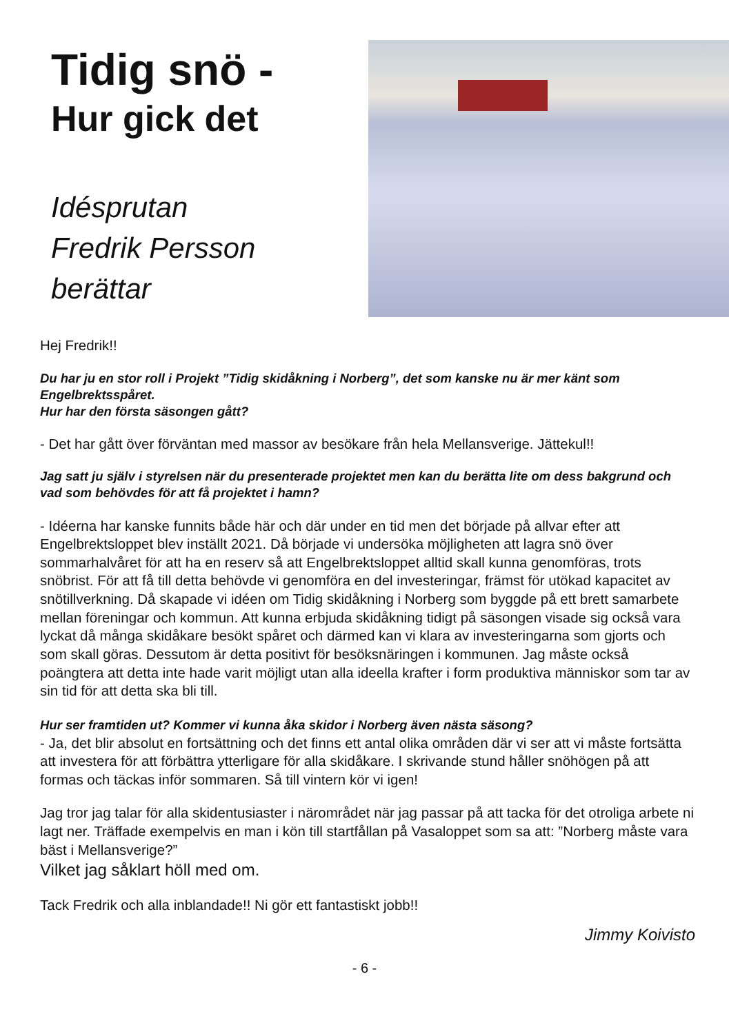Tidig snö -
Hur gick det
Idésprutan
Fredrik Persson
berättar
Hej Fredrik!!
Du har ju en stor roll i Projekt ”Tidig skidåkning i Norberg”, det som kanske nu är mer känt som Engelbrektsspåret.
Hur har den första säsongen gått?
- Det har gått över förväntan med massor av besökare från hela Mellansverige. Jättekul!!
Jag satt ju själv i styrelsen när du presenterade projektet men kan du berätta lite om dess bakgrund och vad som behövdes för att få projektet i hamn?
- Idéerna har kanske funnits både här och där under en tid men det började på allvar efter att Engelbrektsloppet blev inställt 2021. Då började vi undersöka möjligheten att lagra snö över sommarhalvåret för att ha en reserv så att Engelbrektsloppet alltid skall kunna genomföras, trots snöbrist. För att få till detta behövde vi genomföra en del investeringar, främst för utökad kapacitet av snötillverkning. Då skapade vi idéen om Tidig skidåkning i Norberg som byggde på ett brett samarbete mellan föreningar och kommun. Att kunna erbjuda skidåkning tidigt på säsongen visade sig också vara lyckat då många skidåkare besökt spåret och därmed kan vi klara av investeringarna som gjorts och som skall göras. Dessutom är detta positivt för besöksnäringen i kommunen. Jag måste också poängtera att detta inte hade varit möjligt utan alla ideella krafter i form produktiva människor som tar av sin tid för att detta ska bli till.
Hur ser framtiden ut? Kommer vi kunna åka skidor i Norberg även nästa säsong?
- Ja, det blir absolut en fortsättning och det finns ett antal olika områden där vi ser att vi måste fortsätta att investera för att förbättra ytterligare för alla skidåkare. I skrivande stund håller snöhögen på att formas och täckas inför sommaren. Så till vintern kör vi igen!
Jag tror jag talar för alla skidentusiaster i närområdet när jag passar på att tacka för det otroliga arbete ni lagt ner. Träffade exempelvis en man i kön till startfållan på Vasaloppet som sa att: ”Norberg måste vara bäst i Mellansverige?”
Vilket jag såklart höll med om.
Tack Fredrik och alla inblandade!! Ni gör ett fantastiskt jobb!!
Jimmy Koivisto
- 6 -